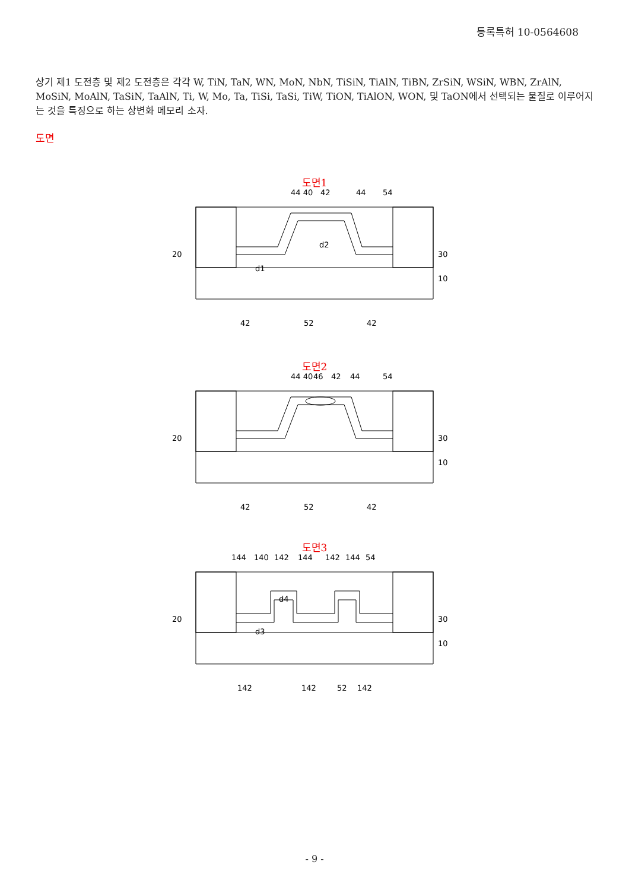등록특허 10-0564608
상기 제1 도전층 및 제2 도전층은 각각 W, TiN, TaN, WN, MoN, NbN, TiSiN, TiAlN, TiBN, ZrSiN, WSiN, WBN, ZrAlN, MoSiN, MoAlN, TaSiN, TaAlN, Ti, W, Mo, Ta, TiSi, TaSi, TiW, TiON, TiAlON, WON, 및 TaON에서 선택되는 물질로 이루어지는 것을 특징으로 하는 상변화 메모리 소자.
도면
도면1
44 40
42
44
54
20
30
10
d2
d1
42
52
42
도면2
44 40
46
42
44
54
20
30
10
42
52
42
도면3
144
140
142
144
142
144
54
20
30
10
d4
d3
142
142
52
142
- 9 -